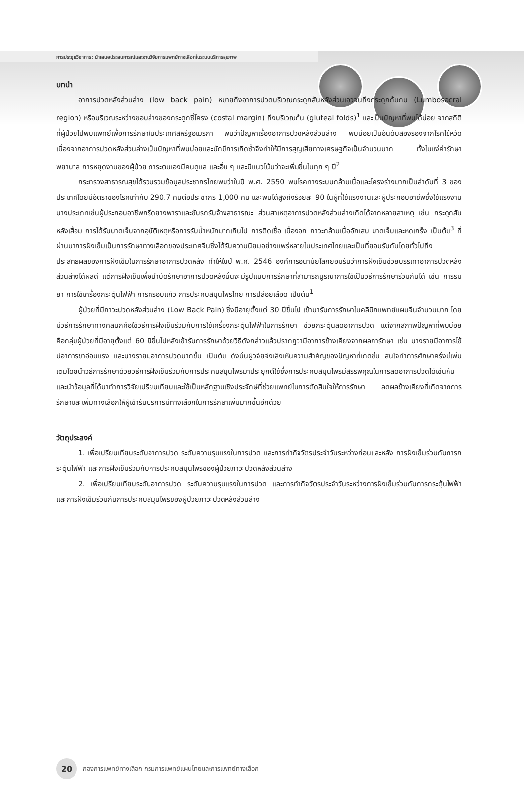การประชุมวิชาการ: นำเสนอประสบการณ์และงานวิจัยการแพทย์ทางเลือกในระบบบริการสุขภาพ
บทนำ
อาการปวดหลังส่วนล่าง (low back pain) หมายถึงอาการปวดบริเวณกระดูกสันหลังส่วนเอวจนถึงกระดูกก้นกบ (Lumbosacral region) หรือบริเวณระหว่างขอบล่างของกระดูกซี่โครง (costal margin) ถึงบริเวณก้น (gluteal folds)<sup>1</sup> และเป็นปัญหาที่พบได้บ่อย จากสถิติที่ผู้ป่วยไปพบแพทย์เพื่อการรักษาในประเทศสหรัฐอเมริกา พบว่าปัญหาเรื่องอาการปวดหลังส่วนล่าง พบบ่อยเป็นอันดับสองรองจากโรคไข้หวัด เนื่องจากอาการปวดหลังส่วนล่างเป็นปัญหาที่พบบ่อยและมักมีการเกิดซ้ำจึงทำให้มีการสูญเสียทางเศรษฐกิจเป็นจำนวนมาก ทั้งในแง่ค่ารักษาพยาบาล การหยุดงานของผู้ป่วย ภาระตนเองมีคนดูแล และอื่น ๆ และมีแนวโน้มว่าจะเพิ่มขึ้นในทุก ๆ ปี<sup>2</sup>
กระทรวงสาธารณสุขได้รวบรวมข้อมูลประชากรไทยพบว่าในปี พ.ศ. 2550 พบโรคทางระบบกล้ามเนื้อและโครงร่างมากเป็นลำดับที่ 3 ของประเทศโดยมีอัตราของโรคเท่ากับ 290.7 คนต่อประชากร 1,000 คน และพบได้สูงถึงร้อยละ 90 ในผู้ที่ใช้แรงงานและผู้ประกอบอาชีพซึ่งใช้แรงงานบางประเภทเช่นผู้ประกอบอาชีพกรีดยางพาราและขับรถรับจ้างสาธารณะ ส่วนสาเหตุอาการปวดหลังส่วนล่างเกิดได้จากหลายสาเหตุ เช่น กระดูกสันหลังเสื่อม การได้รับบาดเจ็บจากอุบัติเหตุหรือการรับน้ำหนักมากเกินไป การติดเชื้อ เนื้องอก ภาวะกล้ามเนื้ออักเสบ บาดเจ็บและหดเกร็ง เป็นต้น<sup>3</sup> ที่ผ่านมาการฝังเข็มเป็นการรักษาทางเลือกของประเทศจีนซึ่งได้รับความนิยมอย่างแพร่หลายในประเทศไทยและเป็นที่ยอมรับกันโดยทั่วไปถึงประสิทธิผลของการฝังเข็มในการรักษาอาการปวดหลัง ทำให้ในปี พ.ศ. 2546 องค์การอนามัยโลกยอมรับว่าการฝังเข็มช่วยบรรเทาอาการปวดหลังส่วนล่างได้ผลดี แต่การฝังเข็มเพื่อบำบัดรักษาอาการปวดหลังนั้นจะมีรูปแบบการรักษาที่สามารถบูรณาการใช้เป็นวิธีการรักษาร่วมกันได้ เช่น การรมยา การใช้เครื่องกระตุ้นไฟฟ้า การครอบแก้ว การประคบสมุนไพรไทย การปล่อยเลือด เป็นต้น<sup>1</sup>
ผู้ป่วยที่มีภาวะปวดหลังส่วนล่าง (Low Back Pain) ซึ่งมีอายุตั้งแต่ 30 ปีขึ้นไป เข้ามารับการรักษาในคลินิกแพทย์แผนจีนจำนวนมาก โดยมีวิธีการรักษาทางคลินิกคือใช้วิธีการฝังเข็มร่วมกับการใช้เครื่องกระตุ้นไฟฟ้าในการรักษา ช่วยกระตุ้นลดอาการปวด แต่จากสภาพปัญหาที่พบบ่อย คือกลุ่มผู้ป่วยที่มีอายุตั้งแต่ 60 ปีขึ้นไปหลังเข้ารับการรักษาด้วยวิธีดังกล่าวแล้วปรากฏว่ามีอาการข้างเคียงจากผลการักษา เช่น บางรายมีอาการไข้ มีอาการขาอ่อนแรง และบางรายมีอาการปวดมากขึ้น เป็นต้น ดังนั้นผู้วิจัยจึงเล็งเห็นความสำคัญของปัญหาที่เกิดขึ้น สนใจทำการศึกษาครั้งนี้เพิ่มเติมโดยนำวิธีการรักษาด้วยวิธีการฝังเข็มร่วมกับการประคบสมุนไพรมาประยุกต์ใช้ซึ่งการประคบสมุนไพรมีสรรพคุณในการลดอาการปวดได้เช่นกัน และนำข้อมูลที่ได้มาทำการวิจัยเปรียบเทียบและใช้เป็นหลักฐานเชิงประจักษ์ที่ช่วยแพทย์ในการตัดสินใจให้การรักษา ลดผลข้างเคียงที่เกิดจากการรักษาและเพิ่มทางเลือกให้ผู้เข้ารับบริการมีทางเลือกในการรักษาเพิ่มมากขึ้นอีกด้วย
วัตถุประสงค์
1. เพื่อเปรียบเทียบระดับอาการปวด ระดับความรุนแรงในการปวด และการทำกิจวัตรประจำวันระหว่างก่อนและหลัง การฝังเข็มร่วมกับการกระตุ้นไฟฟ้า และการฝังเข็มร่วมกับการประคบสมุนไพรของผู้ป่วยภาวะปวดหลังส่วนล่าง
2. เพื่อเปรียบเทียบระดับอาการปวด ระดับความรุนแรงในการปวด และการทำกิจวัตรประจำวันระหว่างการฝังเข็มร่วมกับการกระตุ้นไฟฟ้าและการฝังเข็มร่วมกับการประคบสมุนไพรของผู้ป่วยภาวะปวดหลังส่วนล่าง
20
กองการแพทย์ทางเลือก กรมการแพทย์แผนไทยและการแพทย์ทางเลือก